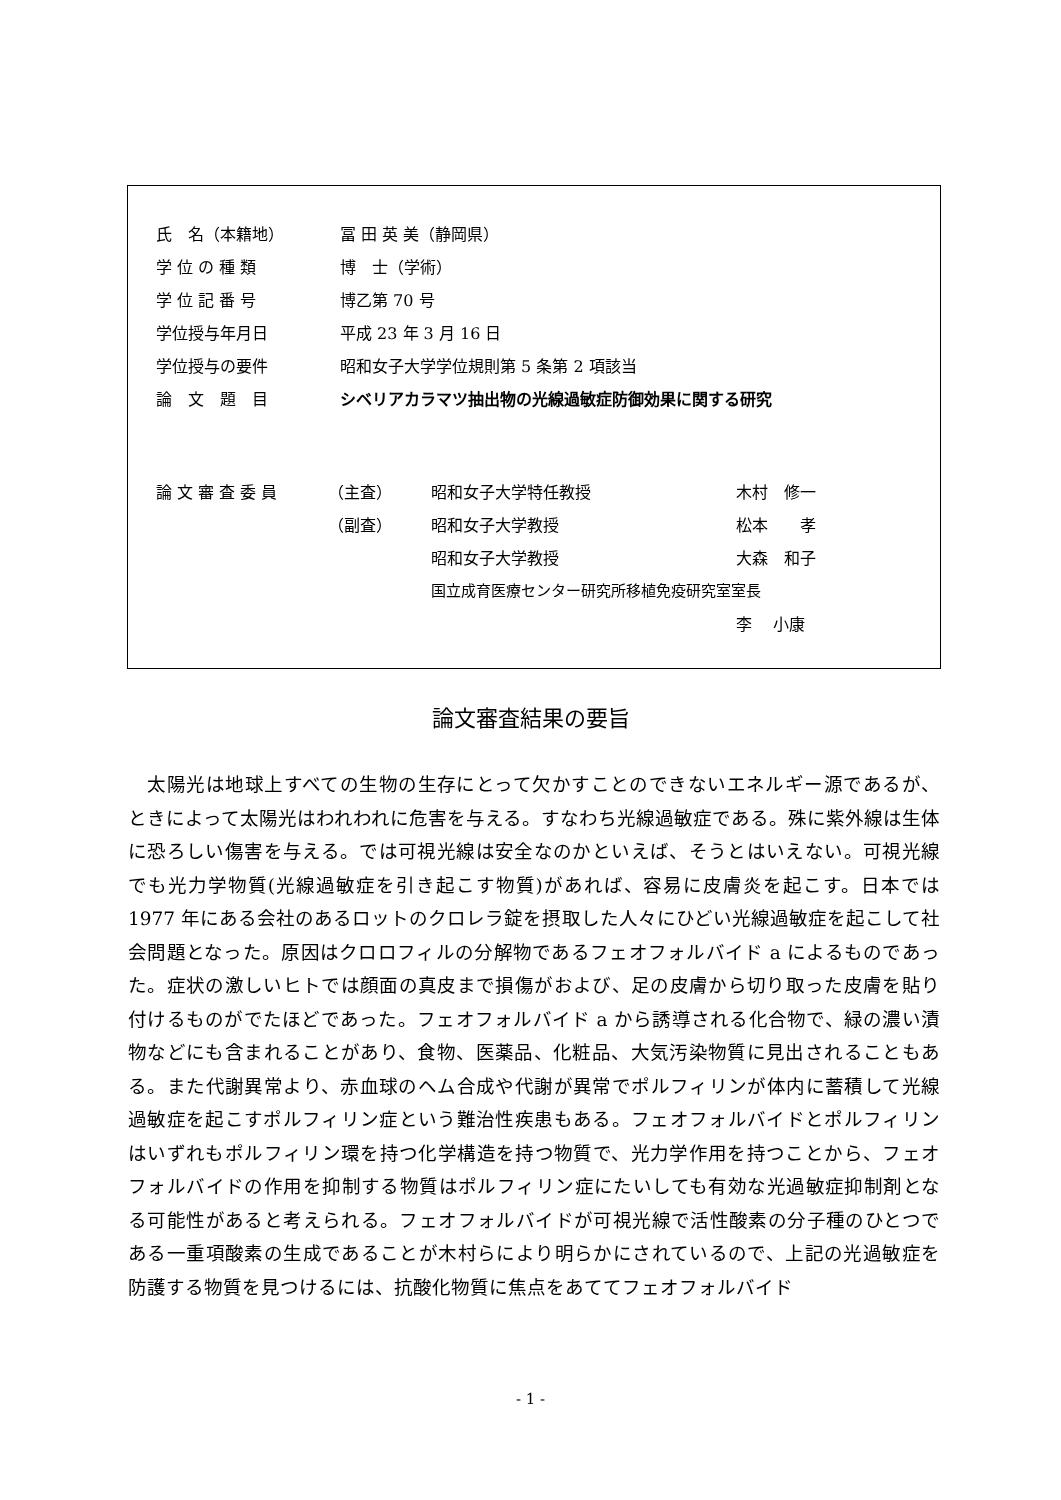| 氏 名（本籍地） | 冨 田 英 美（静岡県） |
| 学 位 の 種 類 | 博 士（学術） |
| 学 位 記 番 号 | 博乙第 70 号 |
| 学位授与年月日 | 平成 23 年 3 月 16 日 |
| 学位授与の要件 | 昭和女子大学学位規則第 5 条第 2 項該当 |
| 論 文 題 目 | シベリアカラマツ抽出物の光線過敏症防御効果に関する研究 |
| 論 文 審 査 委 員 | （主査） | 昭和女子大学特任教授 | 木村 修一 |
| | （副査） | 昭和女子大学教授 | 松本 孝 |
| | | 昭和女子大学教授 | 大森 和子 |
| | | 国立成育医療センター研究所移植免疫研究室室長 | |
| | | | 李 小康 |
論文審査結果の要旨
　太陽光は地球上すべての生物の生存にとって欠かすことのできないエネルギー源であるが、ときによって太陽光はわれわれに危害を与える。すなわち光線過敏症である。殊に紫外線は生体に恐ろしい傷害を与える。では可視光線は安全なのかといえば、そうとはいえない。可視光線でも光力学物質(光線過敏症を引き起こす物質)があれば、容易に皮膚炎を起こす。日本では 1977 年にある会社のあるロットのクロレラ錠を摂取した人々にひどい光線過敏症を起こして社会問題となった。原因はクロロフィルの分解物であるフェオフォルバイド a によるものであった。症状の激しいヒトでは顔面の真皮まで損傷がおよび、足の皮膚から切り取った皮膚を貼り付けるものがでたほどであった。フェオフォルバイド a から誘導される化合物で、緑の濃い漬物などにも含まれることがあり、食物、医薬品、化粧品、大気汚染物質に見出されることもある。また代謝異常より、赤血球のヘム合成や代謝が異常でポルフィリンが体内に蓄積して光線過敏症を起こすポルフィリン症という難治性疾患もある。フェオフォルバイドとポルフィリンはいずれもポルフィリン環を持つ化学構造を持つ物質で、光力学作用を持つことから、フェオフォルバイドの作用を抑制する物質はポルフィリン症にたいしても有効な光過敏症抑制剤となる可能性があると考えられる。フェオフォルバイドが可視光線で活性酸素の分子種のひとつである一重項酸素の生成であることが木村らにより明らかにされているので、上記の光過敏症を防護する物質を見つけるには、抗酸化物質に焦点をあててフェオフォルバイド
- 1 -